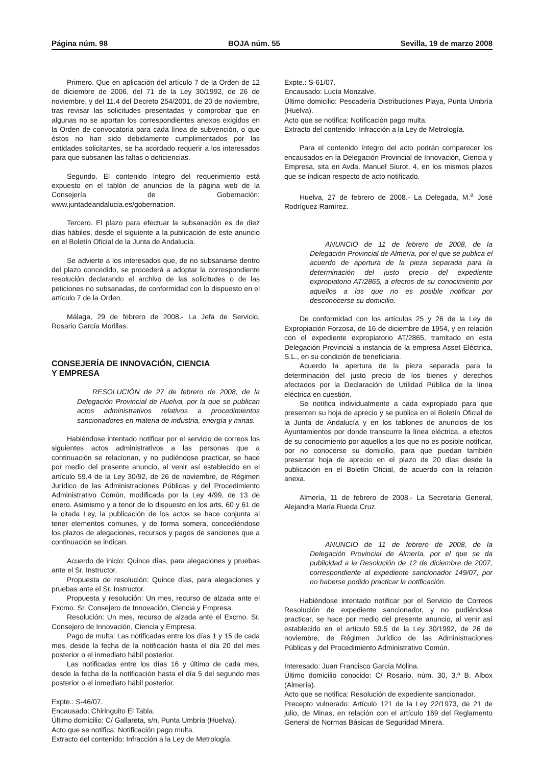Página núm. 98 BOJA núm. 55 Sevilla, 19 de marzo 2008
Primero. Que en aplicación del artículo 7 de la Orden de 12 de diciembre de 2006, del 71 de la Ley 30/1992, de 26 de noviembre, y del 11.4 del Decreto 254/2001, de 20 de noviembre, tras revisar las solicitudes presentadas y comprobar que en algunas no se aportan los correspondientes anexos exigidos en la Orden de convocatoria para cada línea de subvención, o que éstos no han sido debidamente cumplimentados por las entidades solicitantes, se ha acordado requerir a los interesados para que subsanen las faltas o deficiencias.
Segundo. El contenido íntegro del requerimiento está expuesto en el tablón de anuncios de la página web de la Consejería de Gobernación: www.juntadeandalucia.es/gobernacion.
Tercero. El plazo para efectuar la subsanación es de diez días hábiles, desde el siguiente a la publicación de este anuncio en el Boletín Oficial de la Junta de Andalucía.
Se advierte a los interesados que, de no subsanarse dentro del plazo concedido, se procederá a adoptar la correspondiente resolución declarando el archivo de las solicitudes o de las peticiones no subsanadas, de conformidad con lo dispuesto en el artículo 7 de la Orden.
Málaga, 29 de febrero de 2008.- La Jefa de Servicio, Rosario García Morillas.
CONSEJERÍA DE INNOVACIÓN, CIENCIA
Y EMPRESA
RESOLUCIÓN de 27 de febrero de 2008, de la Delegación Provincial de Huelva, por la que se publican actos administrativos relativos a procedimientos sancionadores en materia de industria, energía y minas.
Habiéndose intentado notificar por el servicio de correos los siguientes actos administrativos a las personas que a continuación se relacionan, y no pudiéndose practicar, se hace por medio del presente anuncio, al venir así establecido en el artículo 59.4 de la Ley 30/92, de 26 de noviembre, de Régimen Jurídico de las Administraciones Públicas y del Procedimiento Administrativo Común, modificada por la Ley 4/99, de 13 de enero. Asimismo y a tenor de lo dispuesto en los arts. 60 y 61 de la citada Ley, la publicación de los actos se hace conjunta al tener elementos comunes, y de forma somera, concediéndose los plazos de alegaciones, recursos y pagos de sanciones que a continuación se indican.
Acuerdo de inicio: Quince días, para alegaciones y pruebas ante el Sr. Instructor.
Propuesta de resolución: Quince días, para alegaciones y pruebas ante el Sr. Instructor.
Propuesta y resolución: Un mes, recurso de alzada ante el Excmo. Sr. Consejero de Innovación, Ciencia y Empresa.
Resolución: Un mes, recurso de alzada ante el Excmo. Sr. Consejero de Innovación, Ciencia y Empresa.
Pago de multa: Las notificadas entre los días 1 y 15 de cada mes, desde la fecha de la notificación hasta el día 20 del mes posterior o el inmediato hábil posterior.
Las notificadas entre los días 16 y último de cada mes, desde la fecha de la notificación hasta el día 5 del segundo mes posterior o el inmediato hábil posterior.
Expte.: S-46/07.
Encausado: Chiringuito El Tabla.
Último domicilio: C/ Gallareta, s/n, Punta Umbría (Huelva).
Acto que se notifica: Notificación pago multa.
Extracto del contenido: Infracción a la Ley de Metrología.
Expte.: S-61/07.
Encausado: Lucía Monzalve.
Último domicilio: Pescadería Distribuciones Playa, Punta Umbría (Huelva).
Acto que se notifica: Notificación pago multa.
Extracto del contenido: Infracción a la Ley de Metrología.
Para el contenido íntegro del acto podrán comparecer los encausados en la Delegación Provincial de Innovación, Ciencia y Empresa, sita en Avda. Manuel Siurot, 4, en los mismos plazos que se indican respecto de acto notificado.
Huelva, 27 de febrero de 2008.- La Delegada, M.<sup>a</sup> José Rodríguez Ramírez.
ANUNCIO de 11 de febrero de 2008, de la Delegación Provincial de Almería, por el que se publica el acuerdo de apertura de la pieza separada para la determinación del justo precio del expediente expropiatorio AT/2865, a efectos de su conocimiento por aquellos a los que no es posible notificar por desconocerse su domicilio.
De conformidad con los artículos 25 y 26 de la Ley de Expropiación Forzosa, de 16 de diciembre de 1954, y en relación con el expediente expropiatorio AT/2865, tramitado en esta Delegación Provincial a instancia de la empresa Asset Eléctrica, S.L., en su condición de beneficiaria.
Acuerdo la apertura de la pieza separada para la determinación del justo precio de los bienes y derechos afectados por la Declaración de Utilidad Pública de la línea eléctrica en cuestión.
Se notifica individualmente a cada expropiado para que presenten su hoja de aprecio y se publica en el Boletín Oficial de la Junta de Andalucía y en los tablones de anuncios de los Ayuntamientos por donde transcurre la línea eléctrica, a efectos de su conocimiento por aquellos a los que no es posible notificar, por no conocerse su domicilio, para que puedan también presentar hoja de aprecio en el plazo de 20 días desde la publicación en el Boletín Oficial, de acuerdo con la relación anexa.
Almería, 11 de febrero de 2008.- La Secretaria General, Alejandra María Rueda Cruz.
ANUNCIO de 11 de febrero de 2008, de la Delegación Provincial de Almería, por el que se da publicidad a la Resolución de 12 de diciembre de 2007, correspondiente al expediente sancionador 149/07, por no haberse podido practicar la notificación.
Habiéndose intentado notificar por el Servicio de Correos Resolución de expediente sancionador, y no pudiéndose practicar, se hace por medio del presente anuncio, al venir así establecido en el artículo 59.5 de la Ley 30/1992, de 26 de noviembre, de Régimen Jurídico de las Administraciones Públicas y del Procedimiento Administrativo Común.
Interesado: Juan Francisco García Molina.
Último domicilio conocido: C/ Rosario, núm. 30, 3.º B, Albox (Almería).
Acto que se notifica: Resolución de expediente sancionador.
Precepto vulnerado: Artículo 121 de la Ley 22/1973, de 21 de julio, de Minas, en relación con el artículo 169 del Reglamento General de Normas Básicas de Seguridad Minera.